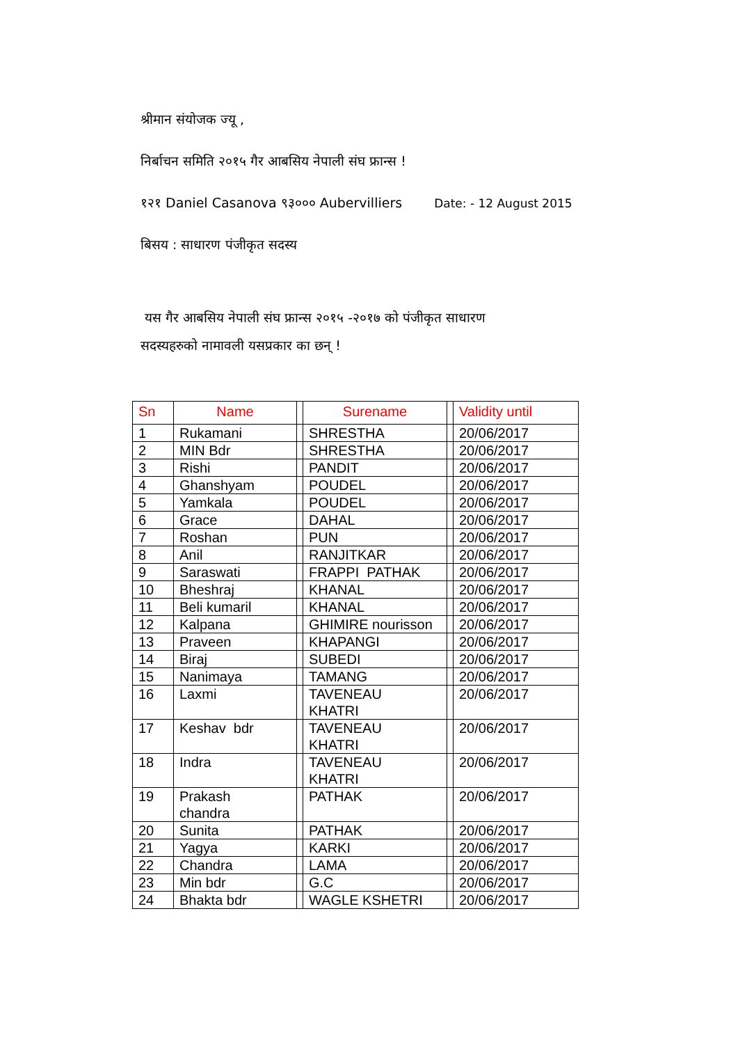श्रीमान संयोजक ज्यू ,
निर्बाचन समिति २०१५ गैर आबसिय नेपाली संघ फ्रान्स !
१२१ Daniel Casanova ९३००० Aubervilliers Date: - 12 August 2015
बिसय : साधारण पंजीकृत सदस्य
यस गैर आबसिय नेपाली संघ फ्रान्स २०१५ -२०१७ को पंजीकृत साधारण
सदस्यहरुको नामावली यसप्रकार का छन् !
| Sn | Name | | Surename | | Validity until |
| --- | --- | --- | --- | --- | --- |
| 1 | Rukamani | | SHRESTHA | | 20/06/2017 |
| 2 | MIN Bdr | | SHRESTHA | | 20/06/2017 |
| 3 | Rishi | | PANDIT | | 20/06/2017 |
| 4 | Ghanshyam | | POUDEL | | 20/06/2017 |
| 5 | Yamkala | | POUDEL | | 20/06/2017 |
| 6 | Grace | | DAHAL | | 20/06/2017 |
| 7 | Roshan | | PUN | | 20/06/2017 |
| 8 | Anil | | RANJITKAR | | 20/06/2017 |
| 9 | Saraswati | | FRAPPI PATHAK | | 20/06/2017 |
| 10 | Bheshraj | | KHANAL | | 20/06/2017 |
| 11 | Beli kumaril | | KHANAL | | 20/06/2017 |
| 12 | Kalpana | | GHIMIRE nourisson | | 20/06/2017 |
| 13 | Praveen | | KHAPANGI | | 20/06/2017 |
| 14 | Biraj | | SUBEDI | | 20/06/2017 |
| 15 | Nanimaya | | TAMANG | | 20/06/2017 |
| 16 | Laxmi | | TAVENEAU KHATRI | | 20/06/2017 |
| 17 | Keshav bdr | | TAVENEAU KHATRI | | 20/06/2017 |
| 18 | Indra | | TAVENEAU KHATRI | | 20/06/2017 |
| 19 | Prakash chandra | | PATHAK | | 20/06/2017 |
| 20 | Sunita | | PATHAK | | 20/06/2017 |
| 21 | Yagya | | KARKI | | 20/06/2017 |
| 22 | Chandra | | LAMA | | 20/06/2017 |
| 23 | Min bdr | | G.C | | 20/06/2017 |
| 24 | Bhakta bdr | | WAGLE KSHETRI | | 20/06/2017 |